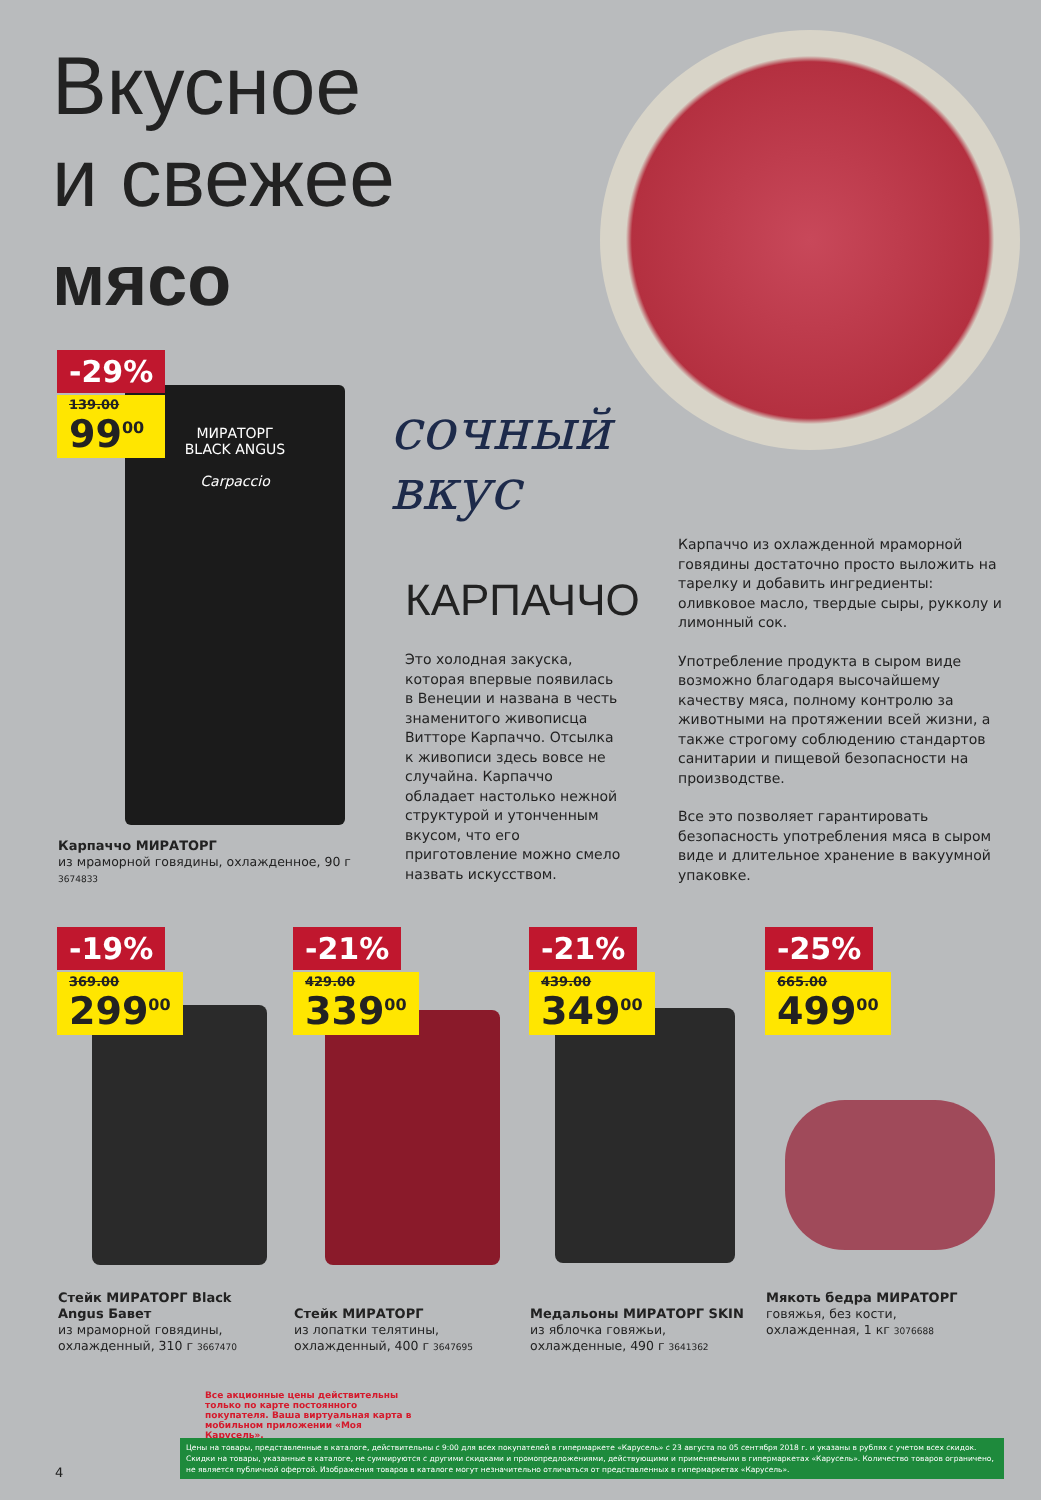Вкусное
и свежее
мясо
МИРАТОРГ
BLACK ANGUS
Carpaccio
-29%
139.00
99<sup>00</sup>
сочный
вкус
КАРПАЧЧО
Это холодная закуска, которая впервые появилась в Венеции и названа в честь знаменитого живописца Витторе Карпаччо. Отсылка к живописи здесь вовсе не случайна. Карпаччо обладает настолько нежной структурой и утонченным вкусом, что его приготовление можно смело назвать искусством.
Карпаччо из охлажденной мраморной говядины достаточно просто выложить на тарелку и добавить ингредиенты: оливковое масло, твердые сыры, рукколу и лимонный сок.
Употребление продукта в сыром виде возможно благодаря высочайшему качеству мяса, полному контролю за животными на протяжении всей жизни, а также строгому соблюдению стандартов санитарии и пищевой безопасности на производстве.
Все это позволяет гарантировать безопасность употребления мяса в сыром виде и длительное хранение в вакуумной упаковке.
Карпаччо МИРАТОРГ
из мраморной говядины, охлажденное, 90 г 3674833
-19%
369.00
299<sup>00</sup>
-21%
429.00
339<sup>00</sup>
-21%
439.00
349<sup>00</sup>
-25%
665.00
499<sup>00</sup>
Стейк МИРАТОРГ Black Angus Бавет
из мраморной говядины, охлажденный, 310 г 3667470
Стейк МИРАТОРГ
из лопатки телятины, охлажденный, 400 г 3647695
Медальоны МИРАТОРГ SKIN
из яблочка говяжьи, охлажденные, 490 г 3641362
Мякоть бедра МИРАТОРГ
говяжья, без кости, охлажденная, 1 кг 3076688
Все акционные цены действительны только по карте постоянного покупателя. Ваша виртуальная карта в мобильном приложении «Моя Карусель».
Цены на товары, представленные в каталоге, действительны с 9:00 для всех покупателей в гипермаркете «Карусель» с 23 августа по 05 сентября 2018 г. и указаны в рублях с учетом всех скидок. Скидки на товары, указанные в каталоге, не суммируются с другими скидками и промопредложениями, действующими и применяемыми в гипермаркетах «Карусель». Количество товаров ограничено, не является публичной офертой. Изображения товаров в каталоге могут незначительно отличаться от представленных в гипермаркетах «Карусель».
4